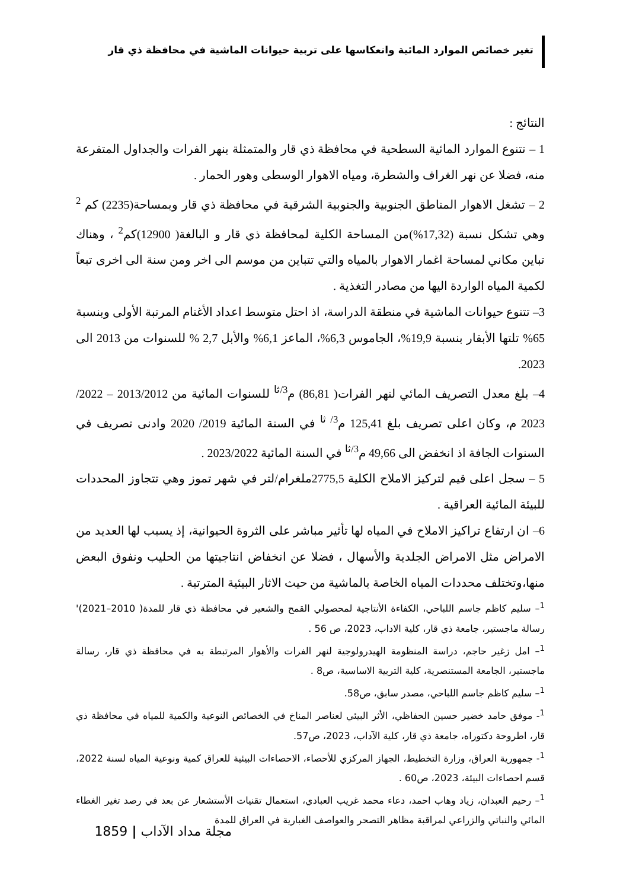تغير خصائص الموارد المائية وانعكاسها على تربية حيوانات الماشية في محافظة ذي قار
النتائج :
1 – تتنوع الموارد المائية السطحية في محافظة ذي قار والمتمثلة بنهر الفرات والجداول المتفرعة منه، فضلا عن نهر الغراف والشطرة، ومياه الاهوار الوسطى وهور الحمار .
2 – تشغل الاهوار المناطق الجنوبية والجنوبية الشرقية في محافظة ذي قار وبمساحة(2235) كم <sup>2</sup> وهي تشكل نسبة (17,32%)من المساحة الكلية لمحافظة ذي قار و البالغة( 12900)كم<sup>2</sup> ، وهناك تباين مكاني لمساحة اغمار الاهوار بالمياه والتي تتباين من موسم الى اخر ومن سنة الى اخرى تبعاً لكمية المياه الواردة اليها من مصادر التغذية .
3– تتنوع حيوانات الماشية في منطقة الدراسة، اذ احتل متوسط اعداد الأغنام المرتبة الأولى وبنسبة 65% تلتها الأبقار بنسبة 19,9%، الجاموس 6,3%، الماعز 6,1% والأبل 2,7 % للسنوات من 2013 الى 2023.
4– بلغ معدل التصريف المائي لنهر الفرات( 86,81) م<sup>3/ثا</sup> للسنوات المائية من 2013/2012 – 2022/ 2023 م، وكان اعلى تصريف بلغ 125,41 م<sup>3/ ثا</sup> في السنة المائية 2019/ 2020 وادنى تصريف في السنوات الجافة اذ انخفض الى 49,66 م<sup>3/ثا</sup> في السنة المائية 2023/2022 .
5 – سجل اعلى قيم لتركيز الاملاح الكلية 2775,5ملغرام/لتر في شهر تموز وهي تتجاوز المحددات للبيئة المائية العراقية .
6– ان ارتفاع تراكيز الاملاح في المياه لها تأثير مباشر على الثروة الحيوانية، إذ يسبب لها العديد من الامراض مثل الامراض الجلدية والأسهال ، فضلا عن انخفاض انتاجيتها من الحليب ونفوق البعض منها،وتختلف محددات المياه الخاصة بالماشية من حيث الاثار البيئية المترتبة .
<sup>1</sup>– سليم كاظم جاسم اللباحي، الكفاءة الأنتاجية لمحصولي القمح والشعير في محافظة ذي قار للمدة( 2010–2021)' رسالة ماجستير، جامعة ذي قار، كلية الاداب، 2023، ص 56 .
<sup>1</sup>– امل زغير حاجم، دراسة المنظومة الهيدرولوجية لنهر الفرات والأهوار المرتبطة به في محافظة ذي قار، رسالة ماجستير، الجامعة المستنصرية، كلية التربية الاساسية، ص8 .
<sup>1</sup>– سليم كاظم جاسم اللباحي، مصدر سابق، ص58.
<sup>1</sup>- موفق حامد خضير حسين الحفاظي، الأثر البيئي لعناصر المناخ في الخصائص النوعية والكمية للمياه في محافظة ذي قار، اطروحة دكتوراه، جامعة ذي قار، كلية الآداب، 2023، ص57.
<sup>1</sup>- جمهورية العراق، وزارة التخطيط، الجهاز المركزي للأحصاء، الاحصاءات البيئية للعراق كمية ونوعية المياه لسنة 2022، قسم احصاءات البيئة، 2023، ص60 .
<sup>1</sup>– رحيم العبدان، زياد وهاب احمد، دعاء محمد غريب العبادي، استعمال تقنيات الأستشعار عن بعد في رصد تغير الغطاء المائي والنباتي والزراعي لمراقبة مظاهر التصحر والعواصف الغبارية في العراق للمدة
مجلة مداد الآداب | 1859